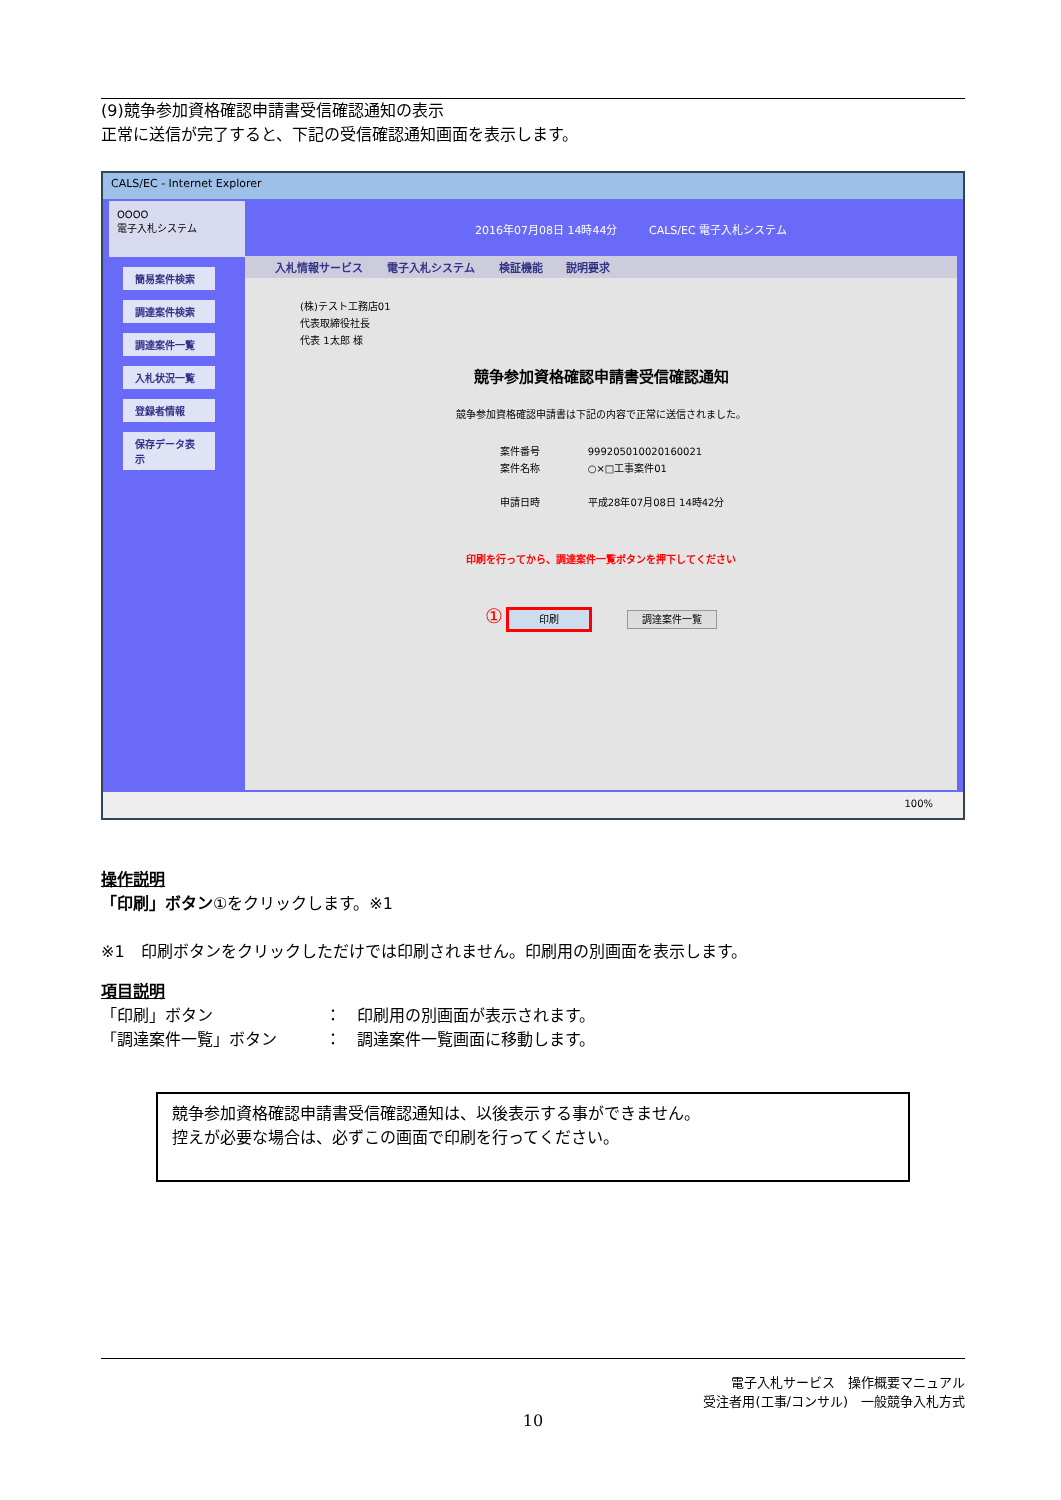(9)競争参加資格確認申請書受信確認通知の表示
正常に送信が完了すると、下記の受信確認通知画面を表示します。
CALS/EC - Internet Explorer
OOOO
電子入札システム
簡易案件検索
調達案件検索
調達案件一覧
入札状況一覧
登録者情報
保存データ表示
2016年07月08日 14時44分 CALS/EC 電子入札システム
入札情報サービス 電子入札システム 検証機能 説明要求
(株)テスト工務店01
代表取締役社長
代表 1太郎 様
競争参加資格確認申請書受信確認通知
競争参加資格確認申請書は下記の内容で正常に送信されました。
案件番号 999205010020160021
案件名称 ○×□工事案件01
申請日時 平成28年07月08日 14時42分
印刷を行ってから、調達案件一覧ボタンを押下してください
① 印刷 調達案件一覧
100%
操作説明
「印刷」ボタン①をクリックします。※1
※1　印刷ボタンをクリックしただけでは印刷されません。印刷用の別画面を表示します。
項目説明
「印刷」ボタン　　　　　　　：　印刷用の別画面が表示されます。
「調達案件一覧」ボタン　　　：　調達案件一覧画面に移動します。
競争参加資格確認申請書受信確認通知は、以後表示する事ができません。
控えが必要な場合は、必ずこの画面で印刷を行ってください。
電子入札サービス　操作概要マニュアル
受注者用(工事/コンサル)　一般競争入札方式
10